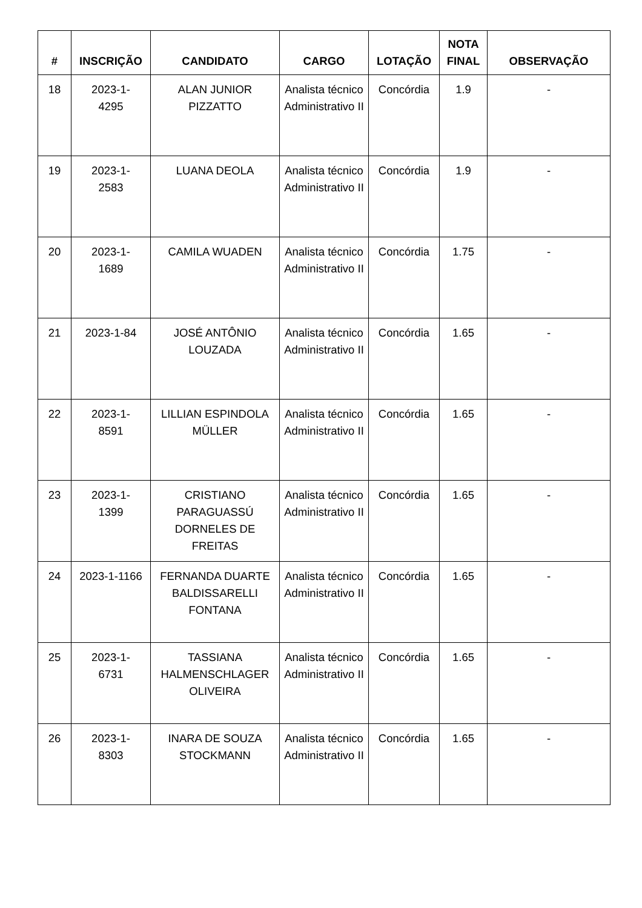| # | INSCRIÇÃO | CANDIDATO | CARGO | LOTAÇÃO | NOTA FINAL | OBSERVAÇÃO |
| --- | --- | --- | --- | --- | --- | --- |
| 18 | 2023-1- 4295 | ALAN JUNIOR PIZZATTO | Analista técnico Administrativo II | Concórdia | 1.9 | - |
| 19 | 2023-1- 2583 | LUANA DEOLA | Analista técnico Administrativo II | Concórdia | 1.9 | - |
| 20 | 2023-1- 1689 | CAMILA WUADEN | Analista técnico Administrativo II | Concórdia | 1.75 | - |
| 21 | 2023-1-84 | JOSÉ ANTÔNIO LOUZADA | Analista técnico Administrativo II | Concórdia | 1.65 | - |
| 22 | 2023-1- 8591 | LILLIAN ESPINDOLA MÜLLER | Analista técnico Administrativo II | Concórdia | 1.65 | - |
| 23 | 2023-1- 1399 | CRISTIANO PARAGUASSÚ DORNELES DE FREITAS | Analista técnico Administrativo II | Concórdia | 1.65 | - |
| 24 | 2023-1-1166 | FERNANDA DUARTE BALDISSARELLI FONTANA | Analista técnico Administrativo II | Concórdia | 1.65 | - |
| 25 | 2023-1- 6731 | TASSIANA HALMENSCHLAGER OLIVEIRA | Analista técnico Administrativo II | Concórdia | 1.65 | - |
| 26 | 2023-1- 8303 | INARA DE SOUZA STOCKMANN | Analista técnico Administrativo II | Concórdia | 1.65 | - |